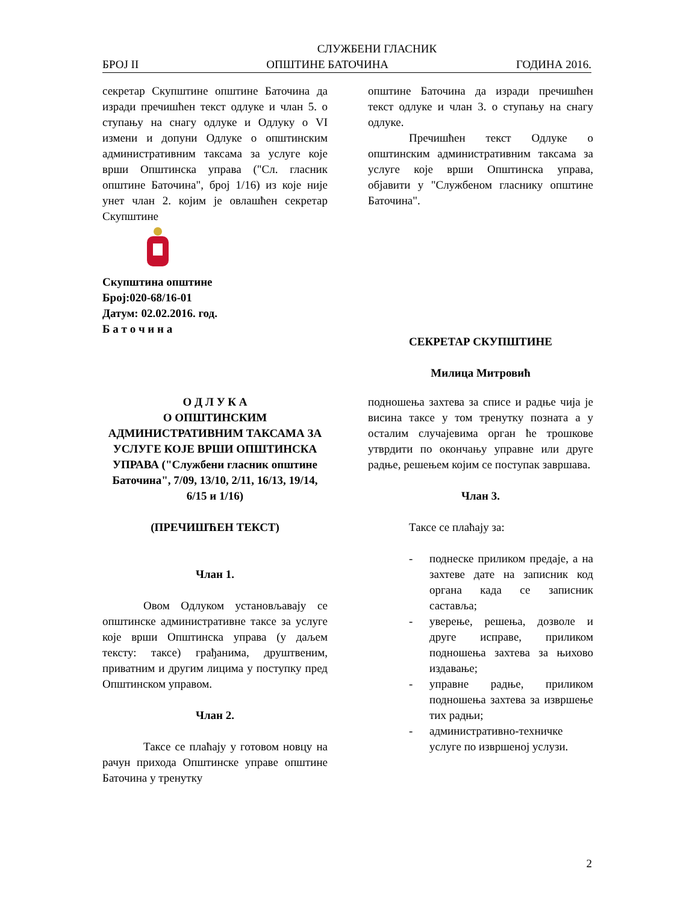СЛУЖБЕНИ ГЛАСНИК
БРОЈ II ОПШТИНЕ БАТОЧИНА ГОДИНА 2016.
секретар Скупштине општине Баточина да изради пречишћен текст одлуке и члан 5. о ступању на снагу одлуке и Одлуку о VI измени и допуни Одлуке о општинским административним таксама за услуге које врши Општинска управа ("Сл. гласник општине Баточина", број 1/16) из које није унет члан 2. којим је овлашћен секретар Скупштине
Скупштина општине
Број:020-68/16-01
Датум: 02.02.2016. год.
Б а т о ч и н а
општине Баточина да изради пречишћен текст одлуке и члан 3. о ступању на снагу одлуке.
Пречишћен текст Одлуке о општинским административним таксама за услуге које врши Општинска управа, објавити у "Службеном гласнику општине Баточина".
СЕКРЕТАР СКУПШТИНЕ
Милица Митровић
О Д Л У К А
О ОПШТИНСКИМ АДМИНИСТРАТИВНИМ ТАКСАМА ЗА УСЛУГЕ КОЈЕ ВРШИ ОПШТИНСКА УПРАВА ("Службени гласник општине Баточина", 7/09, 13/10, 2/11, 16/13, 19/14, 6/15 и 1/16)
(ПРЕЧИШЋЕН ТЕКСТ)
Члан 1.
Овом Одлуком установљавају се општинске административне таксе за услуге које врши Општинска управа (у даљем тексту: таксе) грађанима, друштвеним, приватним и другим лицима у поступку пред Општинском управом.
Члан 2.
Таксе се плаћају у готовом новцу на рачун прихода Општинске управе општине Баточина у тренутку
подношења захтева за списе и радње чија је висина таксе у том тренутку позната а у осталим случајевима орган ће трошкове утврдити по окончању управне или друге радње, решењем којим се поступак завршава.
Члан 3.
Таксе се плаћају за:
- поднеске приликом предаје, а на захтеве дате на записник код органа када се записник саставља;
- уверење, решења, дозволе и друге исправе, приликом подношења захтева за њихово издавање;
- управне радње, приликом подношења захтева за извршење тих радњи;
- административно-техничке услуге по извршеној услузи.
2